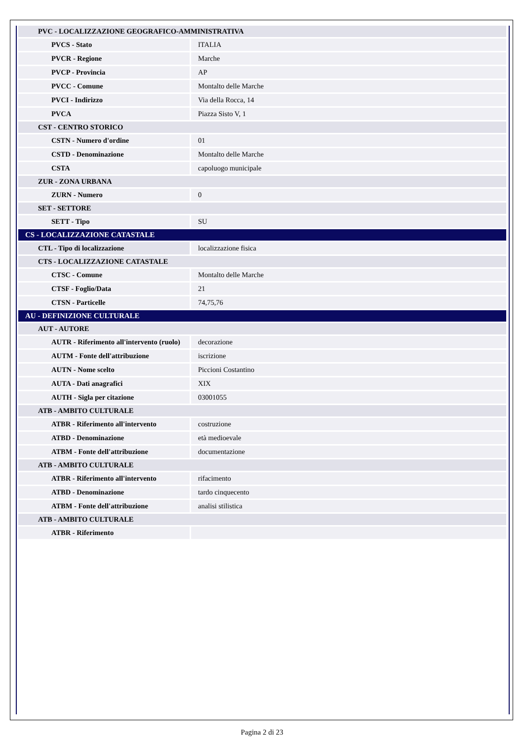| PVC - LOCALIZZAZIONE GEOGRAFICO-AMMINISTRATIVA | |
| PVCS - Stato | ITALIA |
| PVCR - Regione | Marche |
| PVCP - Provincia | AP |
| PVCC - Comune | Montalto delle Marche |
| PVCI - Indirizzo | Via della Rocca, 14 |
| PVCA | Piazza Sisto V, 1 |
| CST - CENTRO STORICO | |
| CSTN - Numero d'ordine | 01 |
| CSTD - Denominazione | Montalto delle Marche |
| CSTA | capoluogo municipale |
| ZUR - ZONA URBANA | |
| ZURN - Numero | 0 |
| SET - SETTORE | |
| SETT - Tipo | SU |
| CS - LOCALIZZAZIONE CATASTALE | |
| CTL - Tipo di localizzazione | localizzazione fisica |
| CTS - LOCALIZZAZIONE CATASTALE | |
| CTSC - Comune | Montalto delle Marche |
| CTSF - Foglio/Data | 21 |
| CTSN - Particelle | 74,75,76 |
| AU - DEFINIZIONE CULTURALE | |
| AUT - AUTORE | |
| AUTR - Riferimento all'intervento (ruolo) | decorazione |
| AUTM - Fonte dell'attribuzione | iscrizione |
| AUTN - Nome scelto | Piccioni Costantino |
| AUTA - Dati anagrafici | XIX |
| AUTH - Sigla per citazione | 03001055 |
| ATB - AMBITO CULTURALE | |
| ATBR - Riferimento all'intervento | costruzione |
| ATBD - Denominazione | età medioevale |
| ATBM - Fonte dell'attribuzione | documentazione |
| ATB - AMBITO CULTURALE | |
| ATBR - Riferimento all'intervento | rifacimento |
| ATBD - Denominazione | tardo cinquecento |
| ATBM - Fonte dell'attribuzione | analisi stilistica |
| ATB - AMBITO CULTURALE | |
| ATBR - Riferimento | |
Pagina 2 di 23